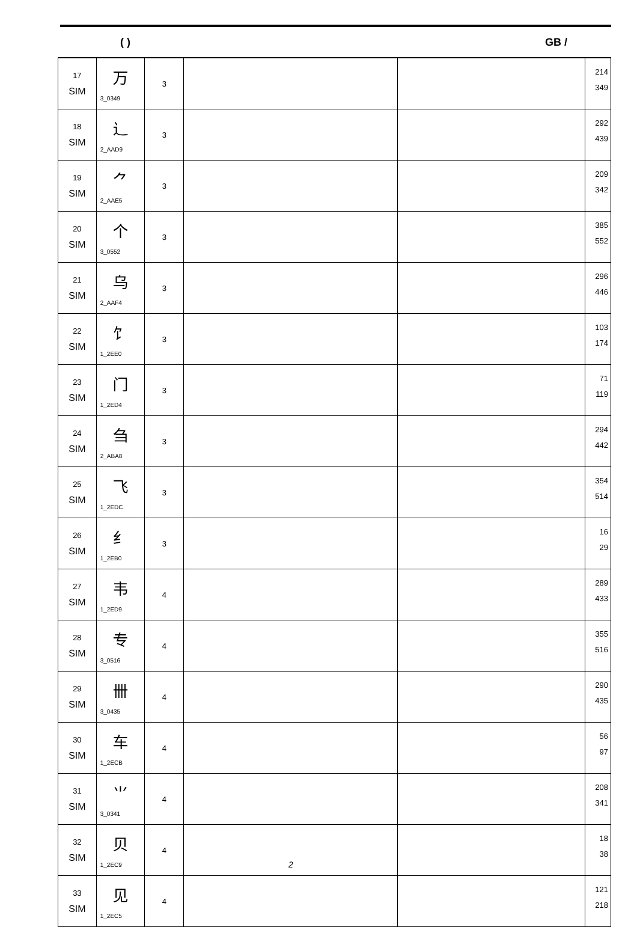( ) GB /
| 17 SIM | 万 3_0349 | 3 | | | 214 349 |
| 18 SIM | ⻌ 2_AAD9 | 3 | | | 292 439 |
| 19 SIM | ⺈ 2_AAE5 | 3 | | | 209 342 |
| 20 SIM | 个 3_0552 | 3 | | | 385 552 |
| 21 SIM | 乌 2_AAF4 | 3 | | | 296 446 |
| 22 SIM | 饣 1_2EE0 | 3 | | | 103 174 |
| 23 SIM | 门 1_2ED4 | 3 | | | 71 119 |
| 24 SIM | 刍 2_ABA8 | 3 | | | 294 442 |
| 25 SIM | 飞 1_2EDC | 3 | | | 354 514 |
| 26 SIM | 纟 1_2EB0 | 3 | | | 16 29 |
| 27 SIM | 韦 1_2ED9 | 4 | | | 289 433 |
| 28 SIM | 专 3_0516 | 4 | | | 355 516 |
| 29 SIM | 卌 3_0435 | 4 | | | 290 435 |
| 30 SIM | 车 1_2ECB | 4 | | | 56 97 |
| 31 SIM | ⺌ 3_0341 | 4 | | | 208 341 |
| 32 SIM | 贝 1_2EC9 | 4 | | | 18 38 |
| 33 SIM | 见 1_2EC5 | 4 | | | 121 218 |
2